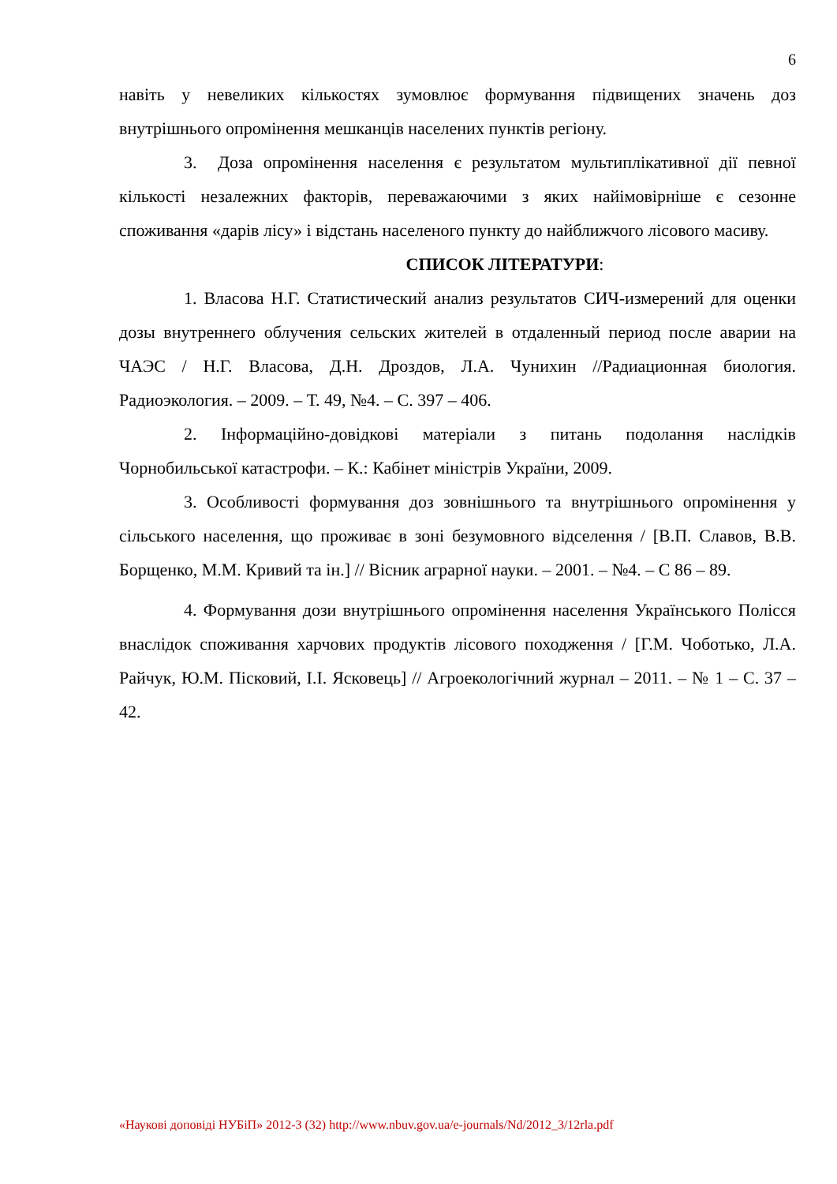6
навіть у невеликих кількостях зумовлює формування підвищених значень доз внутрішнього опромінення мешканців населених пунктів регіону.
3. Доза опромінення населення є результатом мультиплікативної дії певної кількості незалежних факторів, переважаючими з яких найімовірніше є сезонне споживання «дарів лісу» і відстань населеного пункту до найближчого лісового масиву.
СПИСОК ЛІТЕРАТУРИ:
1. Власова Н.Г. Статистический анализ результатов СИЧ-измерений для оценки дозы внутреннего облучения сельских жителей в отдаленный период после аварии на ЧАЭС / Н.Г. Власова, Д.Н. Дроздов, Л.А. Чунихин //Радиационная биология. Радиоэкология. – 2009. – Т. 49, №4. – С. 397 – 406.
2. Інформаційно-довідкові матеріали з питань подолання наслідків Чорнобильської катастрофи. – К.: Кабінет міністрів України, 2009.
3. Особливості формування доз зовнішнього та внутрішнього опромінення у сільського населення, що проживає в зоні безумовного відселення / [В.П. Славов, В.В. Борщенко, М.М. Кривий та ін.] // Вісник аграрної науки. – 2001. – №4. – С 86 – 89.
4. Формування дози внутрішнього опромінення населення Українського Полісся внаслідок споживання харчових продуктів лісового походження / [Г.М. Чоботько, Л.А. Райчук, Ю.М. Пісковий, І.І. Ясковець] // Агроекологічний журнал – 2011. – № 1 – С. 37 – 42.
«Наукові доповіді НУБіП» 2012-3 (32) http://www.nbuv.gov.ua/e-journals/Nd/2012_3/12rla.pdf